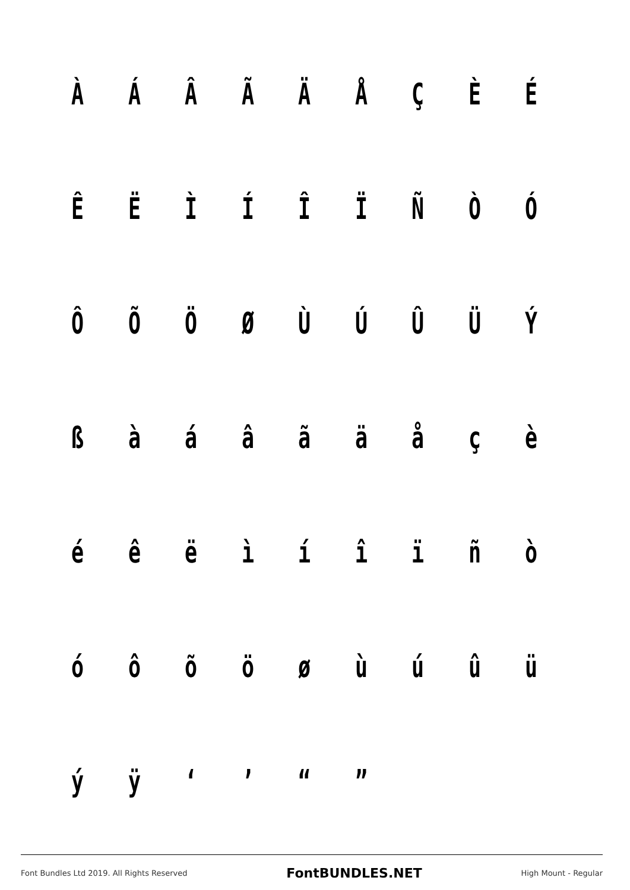À Á Â Ã Ä Å Ç È É
Ê Ë Ì Í Î Ï Ñ Ò Ó
Ô Õ Ö Ø Ù Ú Û Ü Ý
ß à á â ã ä å ç è
é ê ë ì í î ï ñ ò
ó ô õ ö ø ù ú û ü
ý ÿ ‘ ’ “ ”
Font Bundles Ltd 2019. All Rights Reserved FontBUNDLES.NET High Mount - Regular